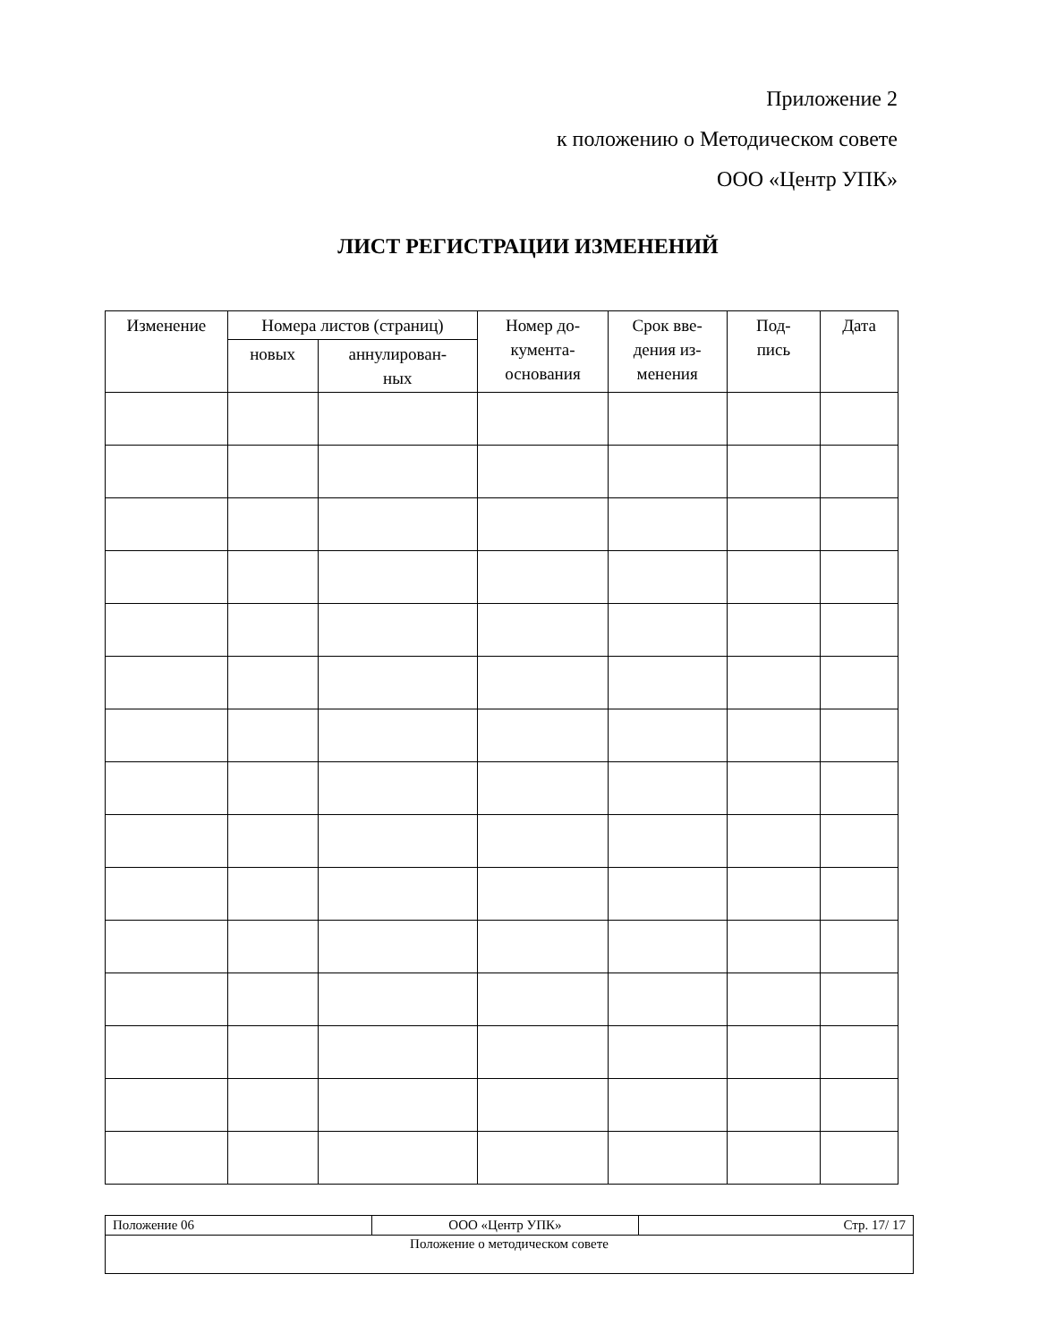Приложение 2
к положению о Методическом совете
ООО «Центр УПК»
ЛИСТ РЕГИСТРАЦИИ ИЗМЕНЕНИЙ
| Изменение | Номера листов (страниц) | | Номер до- кумента- основания | Срок вве- дения из- менения | Под- пись | Дата |
| --- | --- | --- | --- | --- | --- | --- |
| | новых | аннулирован- ных | | | | |
| Положение 06 | ООО «Центр УПК» | Стр. 17/ 17 |
| Положение о методическом совете | | |